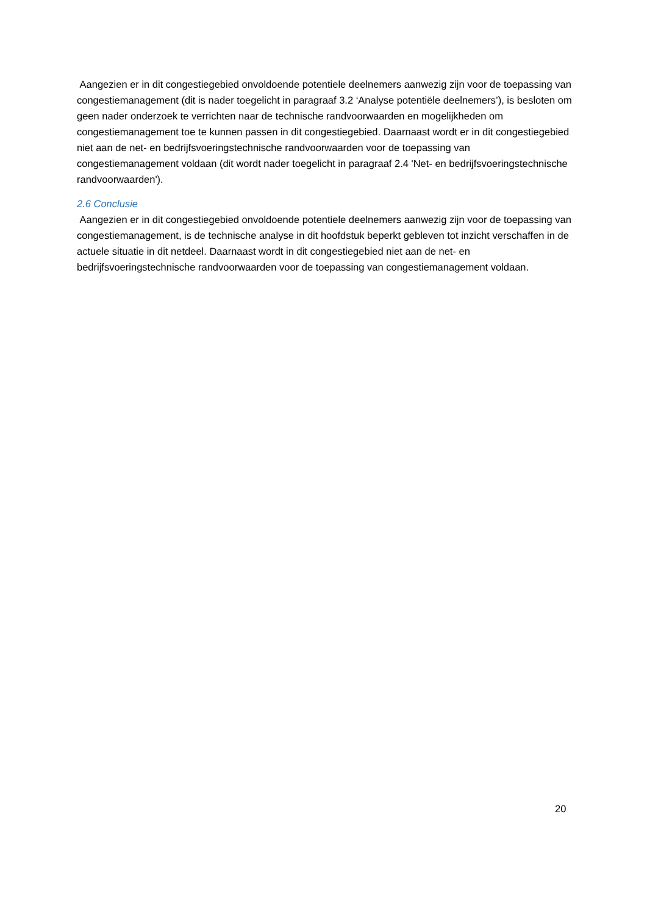Aangezien er in dit congestiegebied onvoldoende potentiele deelnemers aanwezig zijn voor de toepassing van congestiemanagement (dit is nader toegelicht in paragraaf 3.2 ‘Analyse potentiële deelnemers’), is besloten om geen nader onderzoek te verrichten naar de technische randvoorwaarden en mogelijkheden om congestiemanagement toe te kunnen passen in dit congestiegebied. Daarnaast wordt er in dit congestiegebied niet aan de net- en bedrijfsvoeringstechnische randvoorwaarden voor de toepassing van congestiemanagement voldaan (dit wordt nader toegelicht in paragraaf 2.4 'Net- en bedrijfsvoeringstechnische randvoorwaarden').
2.6 Conclusie
Aangezien er in dit congestiegebied onvoldoende potentiele deelnemers aanwezig zijn voor de toepassing van congestiemanagement, is de technische analyse in dit hoofdstuk beperkt gebleven tot inzicht verschaffen in de actuele situatie in dit netdeel. Daarnaast wordt in dit congestiegebied niet aan de net- en bedrijfsvoeringstechnische randvoorwaarden voor de toepassing van congestiemanagement voldaan.
20